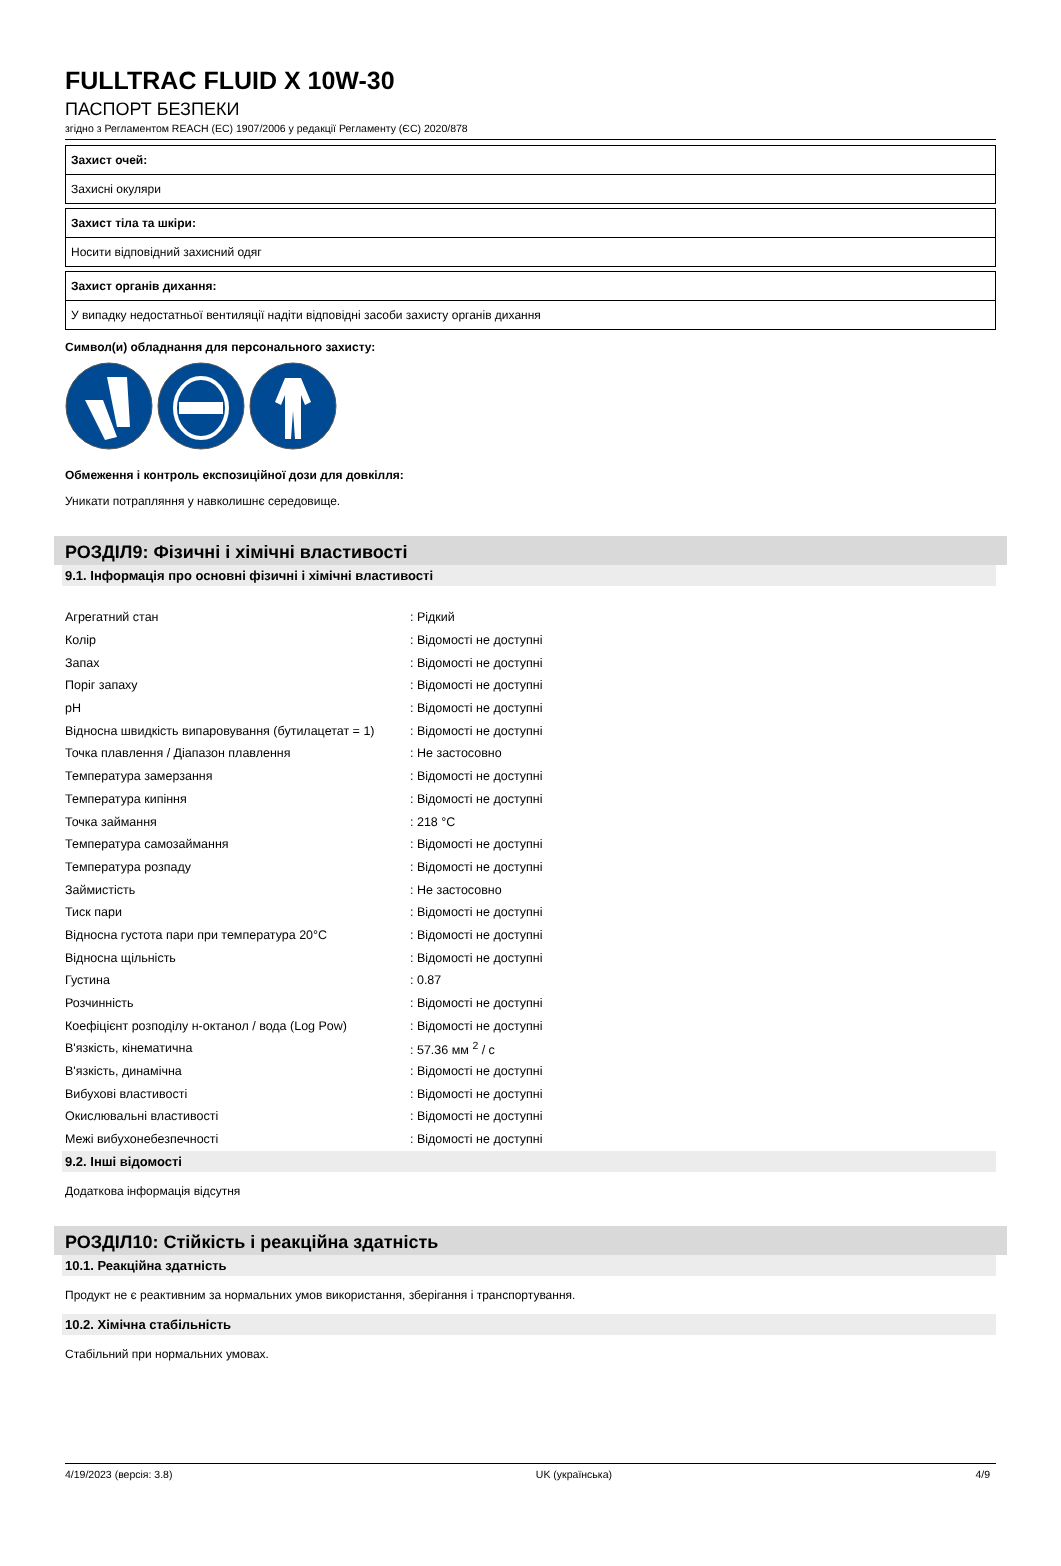FULLTRAC FLUID X 10W-30
ПАСПОРТ БЕЗПЕКИ
згідно з Регламентом REACH (ЕС) 1907/2006 у редакції Регламенту (ЄС) 2020/878
Захист очей:
Захисні окуляри
Захист тіла та шкіри:
Носити відповідний захисний одяг
Захист органів дихання:
У випадку недостатньої вентиляції надіти відповідні засоби захисту органів дихання
Символ(и) обладнання для персонального захисту:
Обмеження і контроль експозиційної дози для довкілля:
Уникати потрапляння у навколишнє середовище.
РОЗДІЛ9: Фізичні і хімічні властивості
9.1. Інформація про основні фізичні і хімічні властивості
| Агрегатний стан | : Рідкий |
| Колір | : Відомості не доступні |
| Запах | : Відомості не доступні |
| Поріг запаху | : Відомості не доступні |
| pH | : Відомості не доступні |
| Відносна швидкість випаровування (бутилацетат = 1) | : Відомості не доступні |
| Точка плавлення / Діапазон плавлення | : Не застосовно |
| Температура замерзання | : Відомості не доступні |
| Температура кипіння | : Відомості не доступні |
| Точка займання | : 218 °C |
| Температура самозаймання | : Відомості не доступні |
| Температура розпаду | : Відомості не доступні |
| Займистість | : Не застосовно |
| Тиск пари | : Відомості не доступні |
| Відносна густота пари при температура 20°C | : Відомості не доступні |
| Відносна щільність | : Відомості не доступні |
| Густина | : 0.87 |
| Розчинність | : Відомості не доступні |
| Коефіцієнт розподілу н-октанол / вода (Log Pow) | : Відомості не доступні |
| В'язкість, кінематична | : 57.36 мм <sup>2</sup> / с |
| В'язкість, динамічна | : Відомості не доступні |
| Вибухові властивості | : Відомості не доступні |
| Окислювальні властивості | : Відомості не доступні |
| Межі вибухонебезпечності | : Відомості не доступні |
9.2. Інші відомості
Додаткова інформація відсутня
РОЗДІЛ10: Стійкість і реакційна здатність
10.1. Реакційна здатність
Продукт не є реактивним за нормальних умов використання, зберігання і транспортування.
10.2. Хімічна стабільність
Стабільний при нормальних умовах.
4/19/2023 (версія: 3.8) UK (українська) 4/9